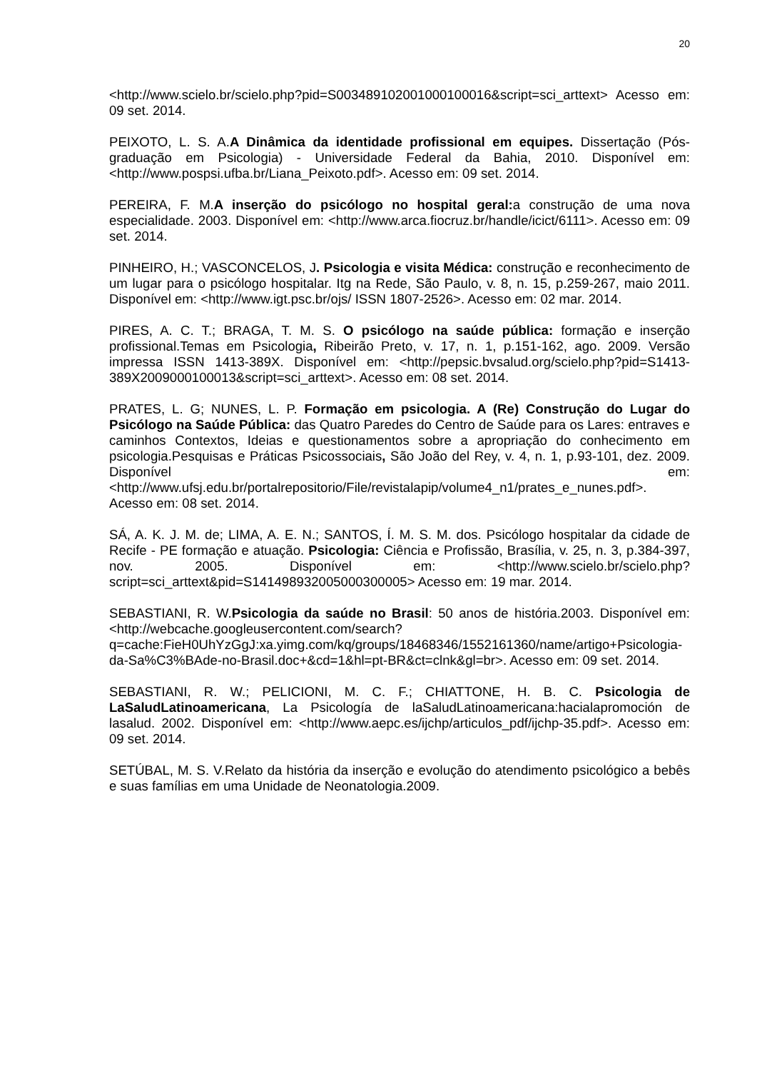20
<http://www.scielo.br/scielo.php?pid=S003489102001000100016&script=sci_arttext> Acesso em: 09 set. 2014.
PEIXOTO, L. S. A.A Dinâmica da identidade profissional em equipes. Dissertação (Pós-graduação em Psicologia) - Universidade Federal da Bahia, 2010. Disponível em: <http://www.pospsi.ufba.br/Liana_Peixoto.pdf>. Acesso em: 09 set. 2014.
PEREIRA, F. M.A inserção do psicólogo no hospital geral: a construção de uma nova especialidade. 2003. Disponível em: <http://www.arca.fiocruz.br/handle/icict/6111>. Acesso em: 09 set. 2014.
PINHEIRO, H.; VASCONCELOS, J. Psicologia e visita Médica: construção e reconhecimento de um lugar para o psicólogo hospitalar. Itg na Rede, São Paulo, v. 8, n. 15, p.259-267, maio 2011. Disponível em: <http://www.igt.psc.br/ojs/ ISSN 1807-2526>. Acesso em: 02 mar. 2014.
PIRES, A. C. T.; BRAGA, T. M. S. O psicólogo na saúde pública: formação e inserção profissional.Temas em Psicologia, Ribeirão Preto, v. 17, n. 1, p.151-162, ago. 2009. Versão impressa ISSN 1413-389X. Disponível em: <http://pepsic.bvsalud.org/scielo.php?pid=S1413-389X2009000100013&script=sci_arttext>. Acesso em: 08 set. 2014.
PRATES, L. G; NUNES, L. P. Formação em psicologia. A (Re) Construção do Lugar do Psicólogo na Saúde Pública: das Quatro Paredes do Centro de Saúde para os Lares: entraves e caminhos Contextos, Ideias e questionamentos sobre a apropriação do conhecimento em psicologia.Pesquisas e Práticas Psicossociais, São João del Rey, v. 4, n. 1, p.93-101, dez. 2009. Disponível em:<http://www.ufsj.edu.br/portalrepositorio/File/revistalapip/volume4_n1/prates_e_nunes.pdf>. Acesso em: 08 set. 2014.
SÁ, A. K. J. M. de; LIMA, A. E. N.; SANTOS, Í. M. S. M. dos. Psicólogo hospitalar da cidade de Recife - PE formação e atuação. Psicologia: Ciência e Profissão, Brasília, v. 25, n. 3, p.384-397, nov. 2005. Disponível em: <http://www.scielo.br/scielo.php?script=sci_arttext&pid=S141498932005000300005> Acesso em: 19 mar. 2014.
SEBASTIANI, R. W.Psicologia da saúde no Brasil: 50 anos de história.2003. Disponível em: <http://webcache.googleusercontent.com/search?q=cache:FieH0UhYzGgJ:xa.yimg.com/kq/groups/18468346/1552161360/name/artigo+Psicologia-da-Sa%C3%BAde-no-Brasil.doc+&cd=1&hl=pt-BR&ct=clnk&gl=br>. Acesso em: 09 set. 2014.
SEBASTIANI, R. W.; PELICIONI, M. C. F.; CHIATTONE, H. B. C. Psicologia de LaSaludLatinoamericana, La Psicología de laSaludLatinoamericana:hacialapromoción de lasalud. 2002. Disponível em: <http://www.aepc.es/ijchp/articulos_pdf/ijchp-35.pdf>. Acesso em: 09 set. 2014.
SETÚBAL, M. S. V.Relato da história da inserção e evolução do atendimento psicológico a bebês e suas famílias em uma Unidade de Neonatologia.2009.